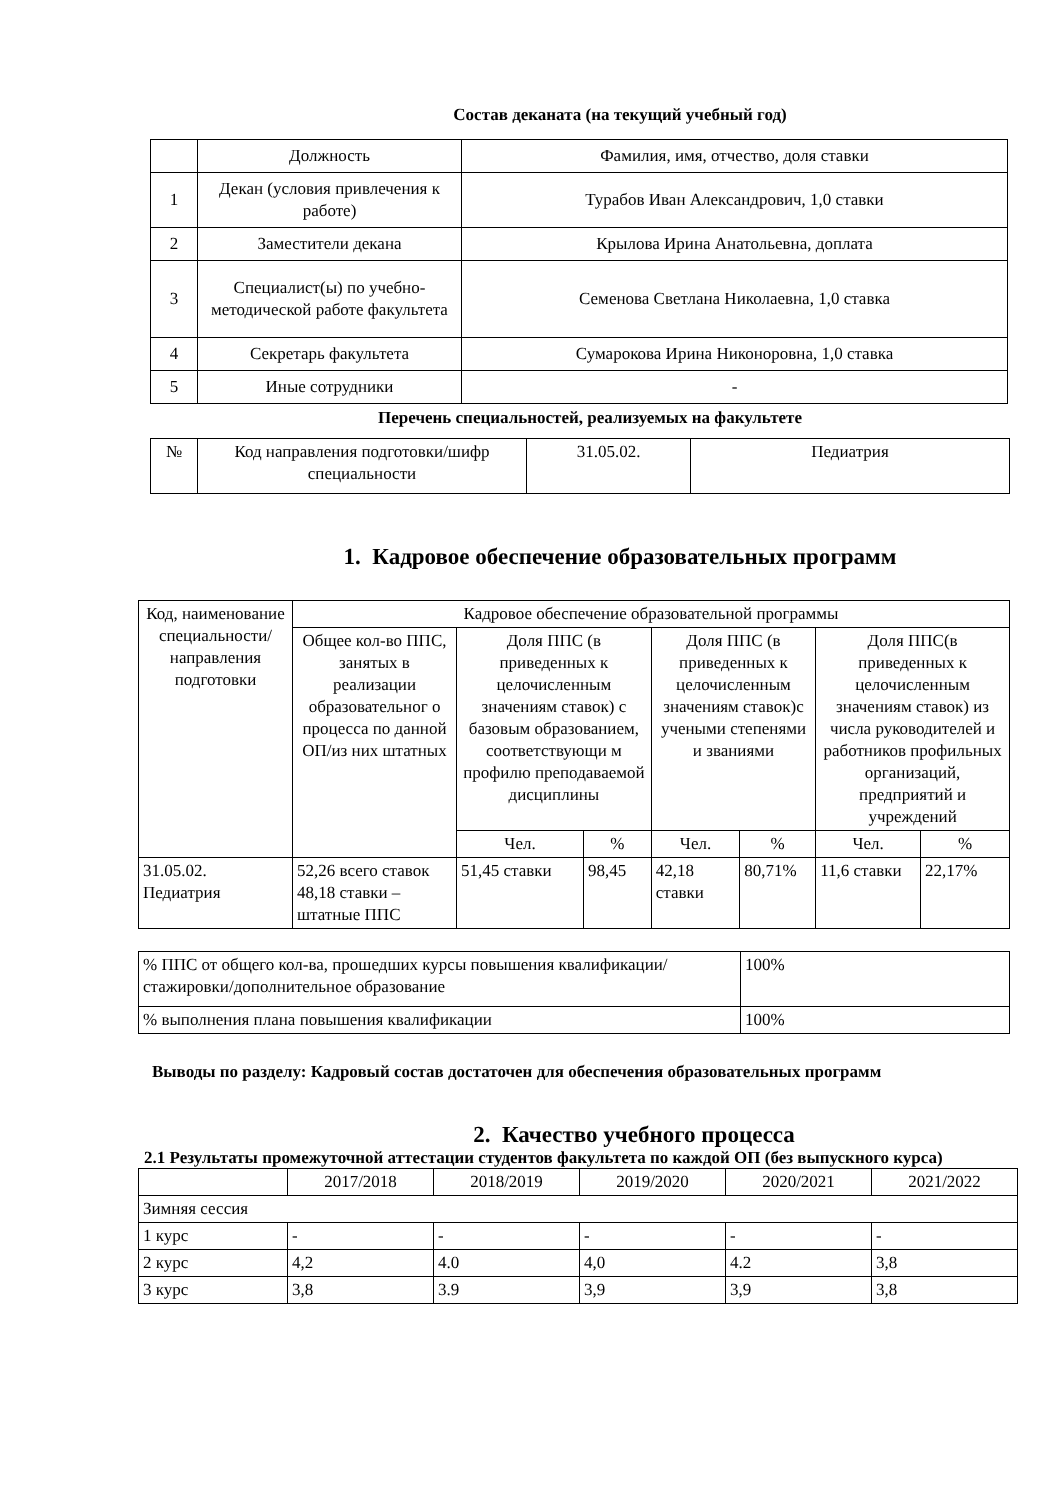Состав деканата (на текущий учебный год)
| | Должность | Фамилия, имя, отчество, доля ставки |
| 1 | Декан (условия привлечения к работе) | Турабов Иван Александрович, 1,0 ставки |
| 2 | Заместители декана | Крылова Ирина Анатольевна, доплата |
| 3 | Специалист(ы) по учебно-методической работе факультета | Семенова Светлана Николаевна, 1,0 ставка |
| 4 | Секретарь факультета | Сумарокова Ирина Никоноровна, 1,0 ставка |
| 5 | Иные сотрудники | - |
Перечень специальностей, реализуемых на факультете
| № | Код направления подготовки/шифр специальности | 31.05.02. | Педиатрия |
1. Кадровое обеспечение образовательных программ
| Код, наименование специальности/ направления подготовки | Кадровое обеспечение образовательной программы | | | | | | |
| | Общее кол-во ППС, занятых в реализации образовательног о процесса по данной ОП/из них штатных | Доля ППС (в приведенных к целочисленным значениям ставок) с базовым образованием, соответствующи м профилю преподаваемой дисциплины | | Доля ППС (в приведенных к целочисленным значениям ставок)с учеными степенями и званиями | | Доля ППС(в приведенных к целочисленным значениям ставок) из числа руководителей и работников профильных организаций, предприятий и учреждений | |
| | | Чел. | % | Чел. | % | Чел. | % |
| 31.05.02. Педиатрия | 52,26 всего ставок 48,18 ставки – штатные ППС | 51,45 ставки | 98,45 | 42,18 ставки | 80,71% | 11,6 ставки | 22,17% |
| % ППС от общего кол-ва, прошедших курсы повышения квалификации/стажировки/дополнительное образование | 100% |
| % выполнения плана повышения квалификации | 100% |
Выводы по разделу: Кадровый состав достаточен для обеспечения образовательных программ
2. Качество учебного процесса
2.1 Результаты промежуточной аттестации студентов факультета по каждой ОП (без выпускного курса)
| | 2017/2018 | 2018/2019 | 2019/2020 | 2020/2021 | 2021/2022 |
| Зимняя сессия | | | | | |
| 1 курс | - | - | - | - | - |
| 2 курс | 4,2 | 4.0 | 4,0 | 4.2 | 3,8 |
| 3 курс | 3,8 | 3.9 | 3,9 | 3,9 | 3,8 |